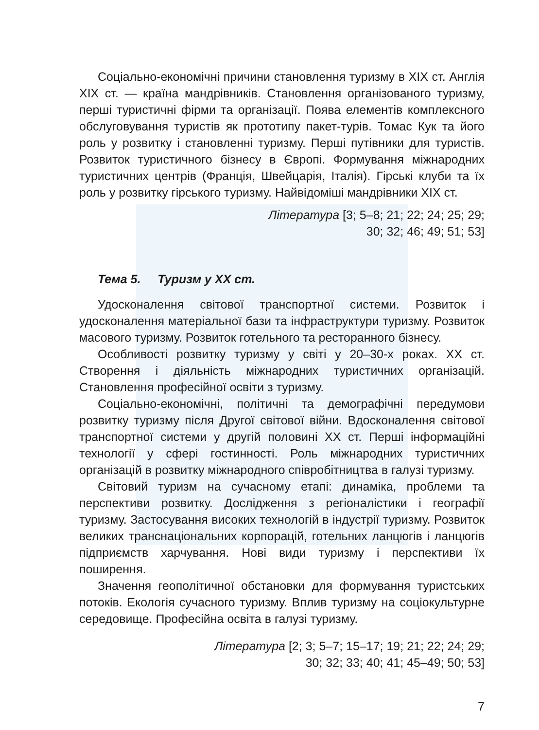Соціально-економічні причини становлення туризму в XIX ст. Англія XIX ст. — країна мандрівників. Становлення організованого туризму, перші туристичні фірми та організації. Поява елементів комплексного обслуговування туристів як прототипу пакет-турів. Томас Кук та його роль у розвитку і становленні туризму. Перші путівники для туристів. Розвиток туристичного бізнесу в Європі. Формування міжнародних туристичних центрів (Франція, Швейцарія, Італія). Гірські клуби та їх роль у розвитку гірського туризму. Найвідоміші мандрівники XIX ст.
Література [3; 5–8; 21; 22; 24; 25; 29;
30; 32; 46; 49; 51; 53]
Тема 5. Туризм у XX ст.
Удосконалення світової транспортної системи. Розвиток і удосконалення матеріальної бази та інфраструктури туризму. Розвиток масового туризму. Розвиток готельного та ресторанного бізнесу.
Особливості розвитку туризму у світі у 20–30-х роках. XX ст. Створення і діяльність міжнародних туристичних організацій. Становлення професійної освіти з туризму.
Соціально-економічні, політичні та демографічні передумови розвитку туризму після Другої світової війни. Вдосконалення світової транспортної системи у другій половині XX ст. Перші інформаційні технології у сфері гостинності. Роль міжнародних туристичних організацій в розвитку міжнародного співробітництва в галузі туризму.
Світовий туризм на сучасному етапі: динаміка, проблеми та перспективи розвитку. Дослідження з регіоналістики і географії туризму. Застосування високих технологій в індустрії туризму. Розвиток великих транснаціональних корпорацій, готельних ланцюгів і ланцюгів підприємств харчування. Нові види туризму і перспективи їх поширення.
Значення геополітичної обстановки для формування туристських потоків. Екологія сучасного туризму. Вплив туризму на соціокультурне середовище. Професійна освіта в галузі туризму.
Література [2; 3; 5–7; 15–17; 19; 21; 22; 24; 29;
30; 32; 33; 40; 41; 45–49; 50; 53]
7